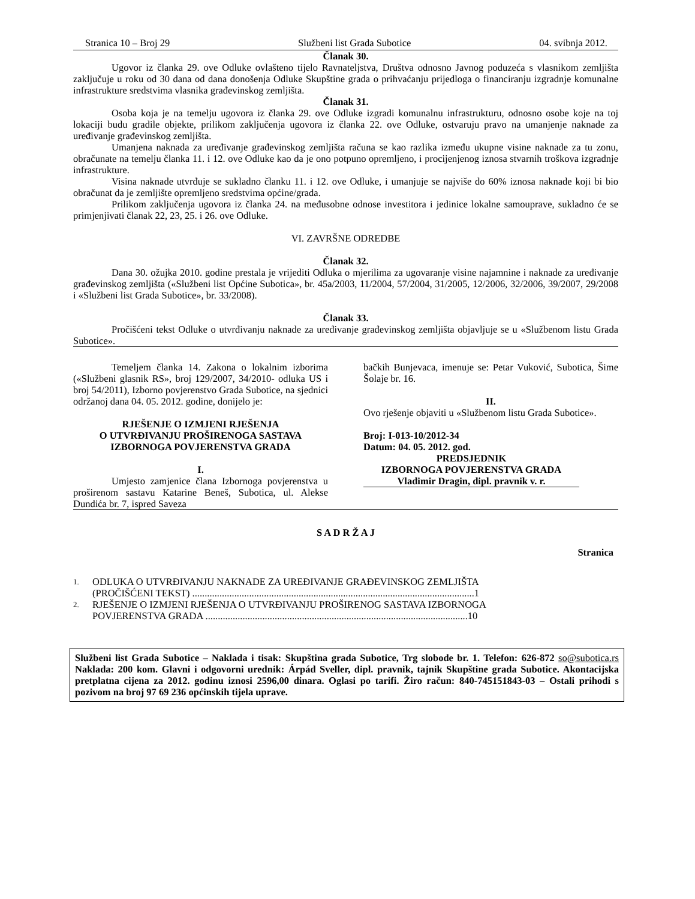Stranica 10 – Broj 29 Službeni list Grada Subotice 04. svibnja 2012.
Članak 30.
Ugovor iz članka 29. ove Odluke ovlašteno tijelo Ravnateljstva, Društva odnosno Javnog poduzeća s vlasnikom zemljišta zaključuje u roku od 30 dana od dana donošenja Odluke Skupštine grada o prihvaćanju prijedloga o financiranju izgradnje komunalne infrastrukture sredstvima vlasnika građevinskog zemljišta.
Članak 31.
Osoba koja je na temelju ugovora iz članka 29. ove Odluke izgradi komunalnu infrastrukturu, odnosno osobe koje na toj lokaciji budu gradile objekte, prilikom zaključenja ugovora iz članka 22. ove Odluke, ostvaruju pravo na umanjenje naknade za uređivanje građevinskog zemljišta.
Umanjena naknada za uređivanje građevinskog zemljišta računa se kao razlika između ukupne visine naknade za tu zonu, obračunate na temelju članka 11. i 12. ove Odluke kao da je ono potpuno opremljeno, i procijenjenog iznosa stvarnih troškova izgradnje infrastrukture.
Visina naknade utvrđuje se sukladno članku 11. i 12. ove Odluke, i umanjuje se najviše do 60% iznosa naknade koji bi bio obračunat da je zemljište opremljeno sredstvima općine/grada.
Prilikom zaključenja ugovora iz članka 24. na međusobne odnose investitora i jedinice lokalne samouprave, sukladno će se primjenjivati članak 22, 23, 25. i 26. ove Odluke.
VI. ZAVRŠNE ODREDBE
Članak 32.
Dana 30. ožujka 2010. godine prestala je vrijediti Odluka o mjerilima za ugovaranje visine najamnine i naknade za uređivanje građevinskog zemljišta («Službeni list Općine Subotica», br. 45a/2003, 11/2004, 57/2004, 31/2005, 12/2006, 32/2006, 39/2007, 29/2008 i «Službeni list Grada Subotice», br. 33/2008).
Članak 33.
Pročišćeni tekst Odluke o utvrđivanju naknade za uređivanje građevinskog zemljišta objavljuje se u «Službenom listu Grada Subotice».
Temeljem članka 14. Zakona o lokalnim izborima («Službeni glasnik RS», broj 129/2007, 34/2010- odluka US i broj 54/2011), Izborno povjerenstvo Grada Subotice, na sjednici održanoj dana 04. 05. 2012. godine, donijelo je:
RJEŠENJE O IZMJENI RJEŠENJA
O UTVRĐIVANJU PROŠIRENOGA SASTAVA IZBORNOGA POVJERENSTVA GRADA
I.
Umjesto zamjenice člana Izbornoga povjerenstva u proširenom sastavu Katarine Beneš, Subotica, ul. Alekse Dundića br. 7, ispred Saveza
bačkih Bunjevaca, imenuje se: Petar Vuković, Subotica, Šime Šolaje br. 16.
II.
Ovo rješenje objaviti u «Službenom listu Grada Subotice».
Broj: I-013-10/2012-34
Datum: 04. 05. 2012. god.
PREDSJEDNIK
IZBORNOGA POVJERENSTVA GRADA
Vladimir Dragin, dipl. pravnik v. r.
S A D R Ž A J
Stranica
1. ODLUKA O UTVRĐIVANJU NAKNADE ZA UREĐIVANJE GRAĐEVINSKOG ZEMLJIŠTA
(PROČIŠĆENI TEKST) ..................................................................................................................1
2. RJEŠENJE O IZMJENI RJEŠENJA O UTVRĐIVANJU PROŠIRENOG SASTAVA IZBORNOGA
POVJERENSTVA GRADA ..........................................................................................................10
Službeni list Grada Subotice – Naklada i tisak: Skupština grada Subotice, Trg slobode br. 1. Telefon: 626-872 so@subotica.rs Naklada: 200 kom. Glavni i odgovorni urednik: Árpád Sveller, dipl. pravnik, tajnik Skupštine grada Subotice. Akontacijska pretplatna cijena za 2012. godinu iznosi 2596,00 dinara. Oglasi po tarifi. Žiro račun: 840-745151843-03 – Ostali prihodi s pozivom na broj 97 69 236 općinskih tijela uprave.